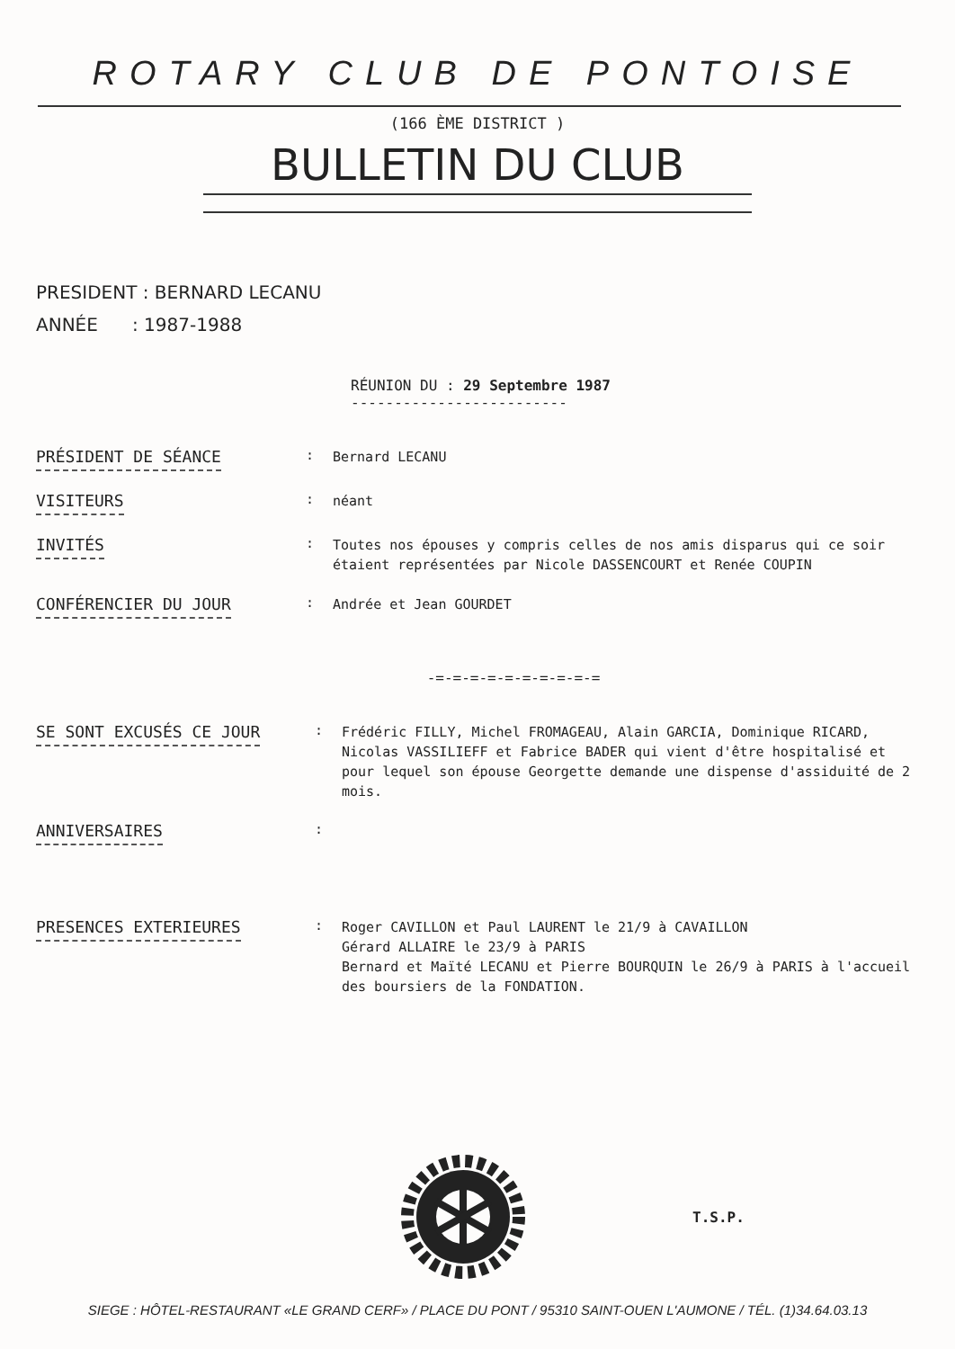ROTARY CLUB DE PONTOISE
(166 ÈME DISTRICT )
BULLETIN DU CLUB
PRESIDENT : BERNARD LECANU
ANNÉE : 1987-1988
RÉUNION DU : 29 Septembre 1987
-------------------------
PRÉSIDENT DE SÉANCE
:
Bernard LECANU
VISITEURS
:
néant
INVITÉS
:
Toutes nos épouses y compris celles de nos amis disparus qui ce soir étaient représentées par Nicole DASSENCOURT et Renée COUPIN
CONFÉRENCIER DU JOUR
:
Andrée et Jean GOURDET
-=-=-=-=-=-=-=-=-=-=
SE SONT EXCUSÉS CE JOUR
:
Frédéric FILLY, Michel FROMAGEAU, Alain GARCIA, Dominique RICARD, Nicolas VASSILIEFF et Fabrice BADER qui vient d'être hospitalisé et pour lequel son épouse Georgette demande une dispense d'assiduité de 2 mois.
ANNIVERSAIRES
:
PRESENCES EXTERIEURES
:
Roger CAVILLON et Paul LAURENT le 21/9 à CAVAILLON
Gérard ALLAIRE le 23/9 à PARIS
Bernard et Maïté LECANU et Pierre BOURQUIN le 26/9 à PARIS à l'accueil des boursiers de la FONDATION.
T.S.P.
SIEGE : HÔTEL-RESTAURANT «LE GRAND CERF» / PLACE DU PONT / 95310 SAINT-OUEN L'AUMONE / TÉL. (1)34.64.03.13